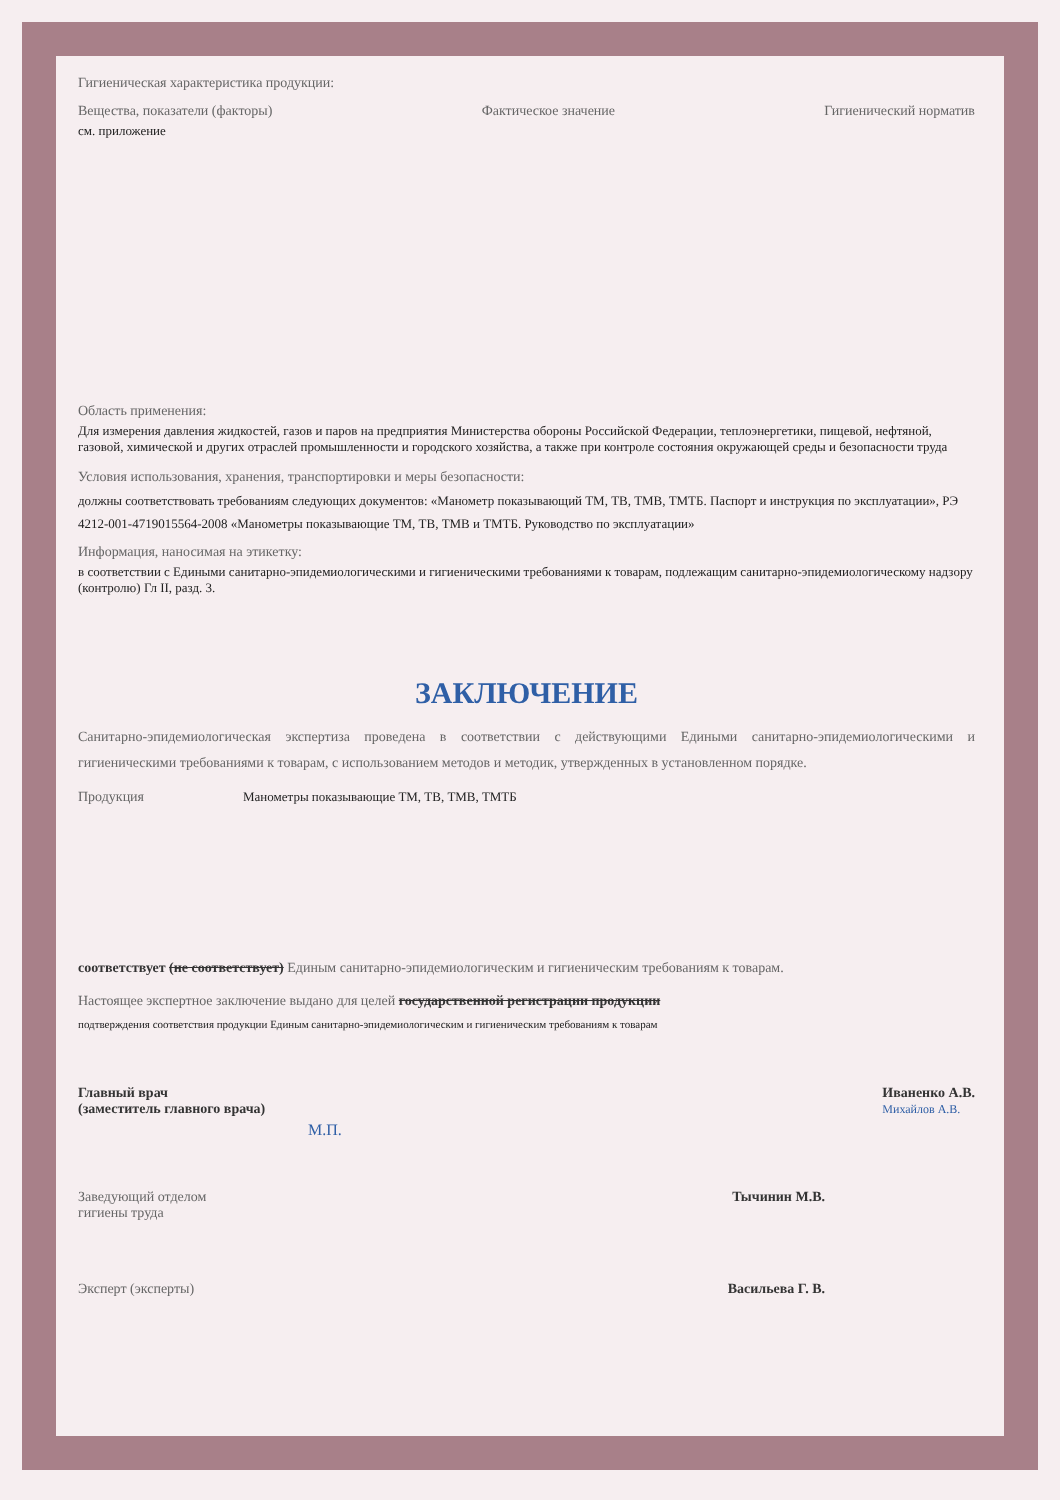Гигиеническая характеристика продукции:
Вещества, показатели (факторы) Фактическое значение Гигиенический норматив
см. приложение
Область применения:
Для измерения давления жидкостей, газов и паров на предприятия Министерства обороны Российской Федерации, теплоэнергетики, пищевой, нефтяной, газовой, химической и других отраслей промышленности и городского хозяйства, а также при контроле состояния окружающей среды и безопасности труда
Условия использования, хранения, транспортировки и меры безопасности:
должны соответствовать требованиям следующих документов: «Манометр показывающий ТМ, ТВ, ТМВ, ТМТБ. Паспорт и инструкция по эксплуатации», РЭ 4212-001-4719015564-2008 «Манометры показывающие ТМ, ТВ, ТМВ и ТМТБ. Руководство по эксплуатации»
Информация, наносимая на этикетку:
в соответствии с Едиными санитарно-эпидемиологическими и гигиеническими требованиями к товарам, подлежащим санитарно-эпидемиологическому надзору (контролю) Гл II, разд. 3.
ЗАКЛЮЧЕНИЕ
Санитарно-эпидемиологическая экспертиза проведена в соответствии с действующими Едиными санитарно-эпидемиологическими и гигиеническими требованиями к товарам, с использованием методов и методик, утвержденных в установленном порядке.
Продукция Манометры показывающие ТМ, ТВ, ТМВ, ТМТБ
соответствует (не соответствует) Единым санитарно-эпидемиологическим и гигиеническим требованиям к товарам.
Настоящее экспертное заключение выдано для целей государственной регистрации продукции
подтверждения соответствия продукции Единым санитарно-эпидемиологическим и гигиеническим требованиям к товарам
Главный врач
(заместитель главного врача) Иваненко А.В.
Михайлов А.В.
М.П.
Заведующий отделом
гигиены труда Тычинин М.В.
Эксперт (эксперты) Васильева Г. В.